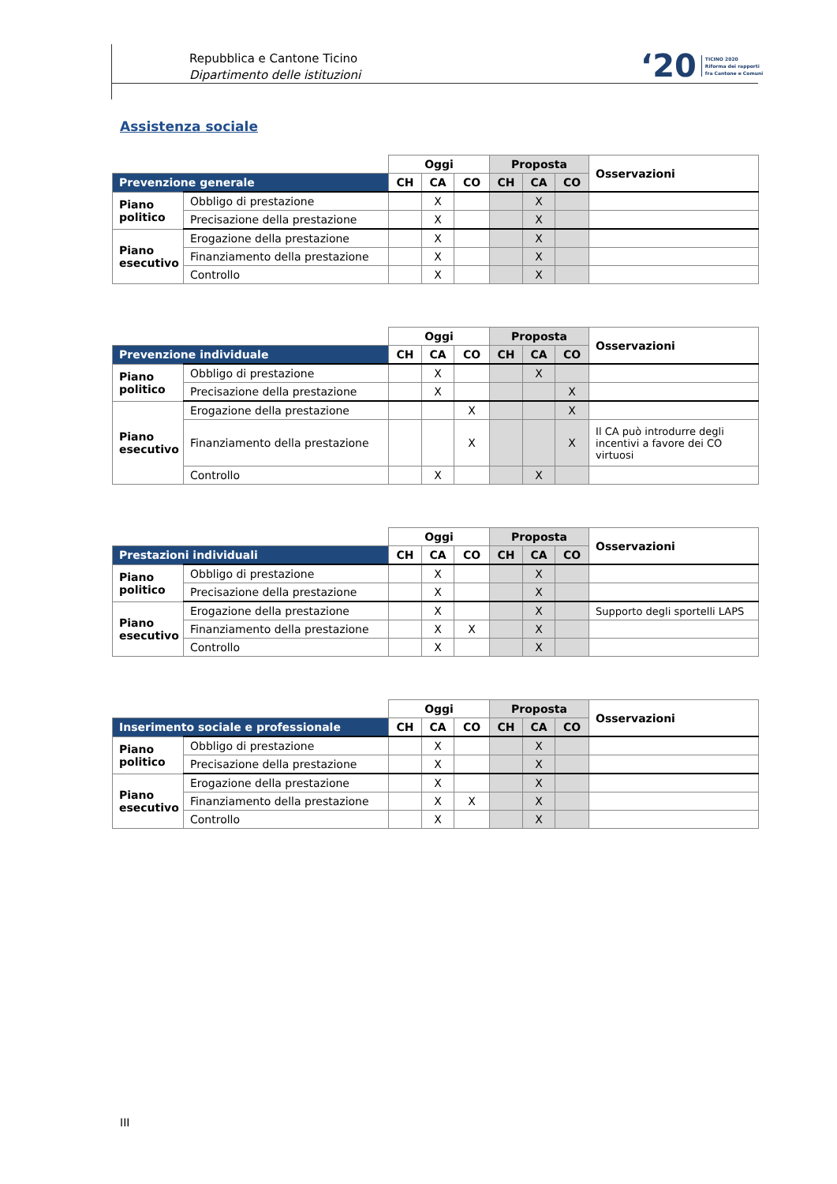Repubblica e Cantone Ticino
Dipartimento delle istituzioni
‘20 TICINO 2020
Riforma dei rapporti
fra Cantone e Comuni
Assistenza sociale
| | | Oggi | | | Proposta | | | Osservazioni |
| Prevenzione generale | | CH | CA | CO | CH | CA | CO | |
| Piano politico | Obbligo di prestazione | | X | | | X | | |
| | Precisazione della prestazione | | X | | | X | | |
| Piano esecutivo | Erogazione della prestazione | | X | | | X | | |
| | Finanziamento della prestazione | | X | | | X | | |
| | Controllo | | X | | | X | | |
| | | Oggi | | | Proposta | | | Osservazioni |
| Prevenzione individuale | | CH | CA | CO | CH | CA | CO | |
| Piano politico | Obbligo di prestazione | | X | | | X | | |
| | Precisazione della prestazione | | X | | | | X | |
| Piano esecutivo | Erogazione della prestazione | | | X | | | X | |
| | Finanziamento della prestazione | | | X | | | X | Il CA può introdurre degli incentivi a favore dei CO virtuosi |
| | Controllo | | X | | | X | | |
| | | Oggi | | | Proposta | | | Osservazioni |
| Prestazioni individuali | | CH | CA | CO | CH | CA | CO | |
| Piano politico | Obbligo di prestazione | | X | | | X | | |
| | Precisazione della prestazione | | X | | | X | | |
| Piano esecutivo | Erogazione della prestazione | | X | | | X | | Supporto degli sportelli LAPS |
| | Finanziamento della prestazione | | X | X | | X | | |
| | Controllo | | X | | | X | | |
| | | Oggi | | | Proposta | | | Osservazioni |
| Inserimento sociale e professionale | | CH | CA | CO | CH | CA | CO | |
| Piano politico | Obbligo di prestazione | | X | | | X | | |
| | Precisazione della prestazione | | X | | | X | | |
| Piano esecutivo | Erogazione della prestazione | | X | | | X | | |
| | Finanziamento della prestazione | | X | X | | X | | |
| | Controllo | | X | | | X | | |
III